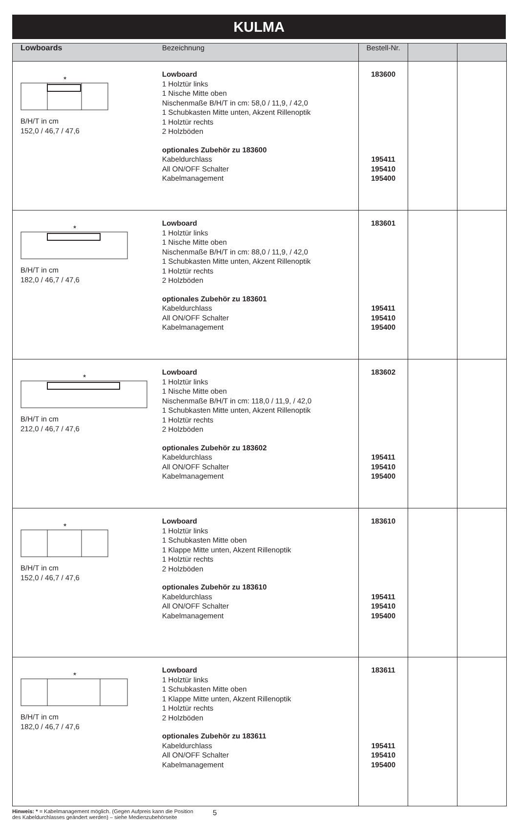KULMA
| Lowboards | Bezeichnung | Bestell-Nr. | | |
| --- | --- | --- | --- | --- |
| * B/H/T in cm 152,0 / 46,7 / 47,6 | Lowboard 1 Holztür links 1 Nische Mitte oben Nischenmaße B/H/T in cm: 58,0 / 11,9, / 42,0 1 Schubkasten Mitte unten, Akzent Rillenoptik 1 Holztür rechts 2 Holzböden optionales Zubehör zu 183600 Kabeldurchlass All ON/OFF Schalter Kabelmanagement | 183600 195411 195410 195400 | | |
| * B/H/T in cm 182,0 / 46,7 / 47,6 | Lowboard 1 Holztür links 1 Nische Mitte oben Nischenmaße B/H/T in cm: 88,0 / 11,9, / 42,0 1 Schubkasten Mitte unten, Akzent Rillenoptik 1 Holztür rechts 2 Holzböden optionales Zubehör zu 183601 Kabeldurchlass All ON/OFF Schalter Kabelmanagement | 183601 195411 195410 195400 | | |
| * B/H/T in cm 212,0 / 46,7 / 47,6 | Lowboard 1 Holztür links 1 Nische Mitte oben Nischenmaße B/H/T in cm: 118,0 / 11,9, / 42,0 1 Schubkasten Mitte unten, Akzent Rillenoptik 1 Holztür rechts 2 Holzböden optionales Zubehör zu 183602 Kabeldurchlass All ON/OFF Schalter Kabelmanagement | 183602 195411 195410 195400 | | |
| * B/H/T in cm 152,0 / 46,7 / 47,6 | Lowboard 1 Holztür links 1 Schubkasten Mitte oben 1 Klappe Mitte unten, Akzent Rillenoptik 1 Holztür rechts 2 Holzböden optionales Zubehör zu 183610 Kabeldurchlass All ON/OFF Schalter Kabelmanagement | 183610 195411 195410 195400 | | |
| * B/H/T in cm 182,0 / 46,7 / 47,6 | Lowboard 1 Holztür links 1 Schubkasten Mitte oben 1 Klappe Mitte unten, Akzent Rillenoptik 1 Holztür rechts 2 Holzböden optionales Zubehör zu 183611 Kabeldurchlass All ON/OFF Schalter Kabelmanagement | 183611 195411 195410 195400 | | |
Hinweis: * = Kabelmanagement möglich. (Gegen Aufpreis kann die Position
des Kabeldurchlasses geändert werden) – siehe Medienzubehörseite
5